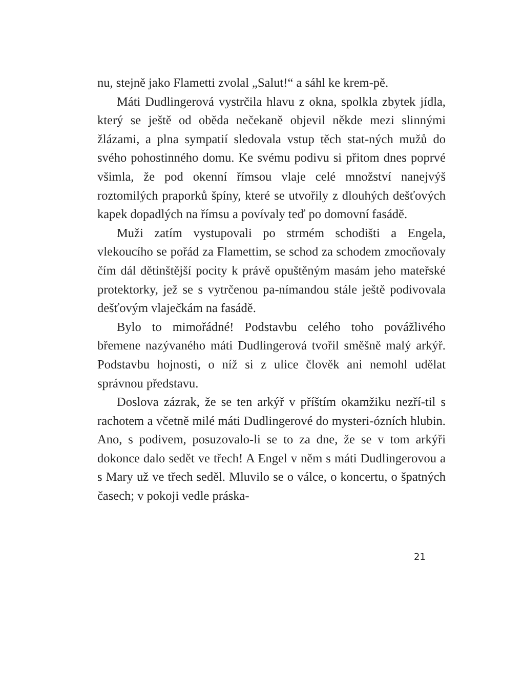nu, stejně jako Flametti zvolal „Salut!“ a sáhl ke krem-pě.
Máti Dudlingerová vystrčila hlavu z okna, spolkla zbytek jídla, který se ještě od oběda nečekaně objevil někde mezi slinnými žlázami, a plna sympatií sledovala vstup těch stat-ných mužů do svého pohostinného domu. Ke svému podivu si přitom dnes poprvé všimla, že pod okenní římsou vlaje celé množství nanejvýš roztomilých praporků špíny, které se utvořily z dlouhých dešťových kapek dopadlých na římsu a povívaly teď po domovní fasádě.
Muži zatím vystupovali po strmém schodišti a Engela, vlekoucího se pořád za Flamettim, se schod za schodem zmocňovaly čím dál dětinštější pocity k právě opuštěným masám jeho mateřské protektorky, jež se s vytrčenou pa-nímandou stále ještě podivovala dešťovým vlaječkám na fasádě.
Bylo to mimořádné! Podstavbu celého toho povážlivého břemene nazývaného máti Dudlingerová tvořil směšně malý arkýř. Podstavbu hojnosti, o níž si z ulice člověk ani nemohl udělat správnou představu.
Doslova zázrak, že se ten arkýř v příštím okamžiku nezří-til s rachotem a včetně milé máti Dudlingerové do mysteri-ózních hlubin. Ano, s podivem, posuzovalo-li se to za dne, že se v tom arkýři dokonce dalo sedět ve třech! A Engel v něm s máti Dudlingerovou a s Mary už ve třech seděl. Mluvilo se o válce, o koncertu, o špatných časech; v pokoji vedle práska-
21